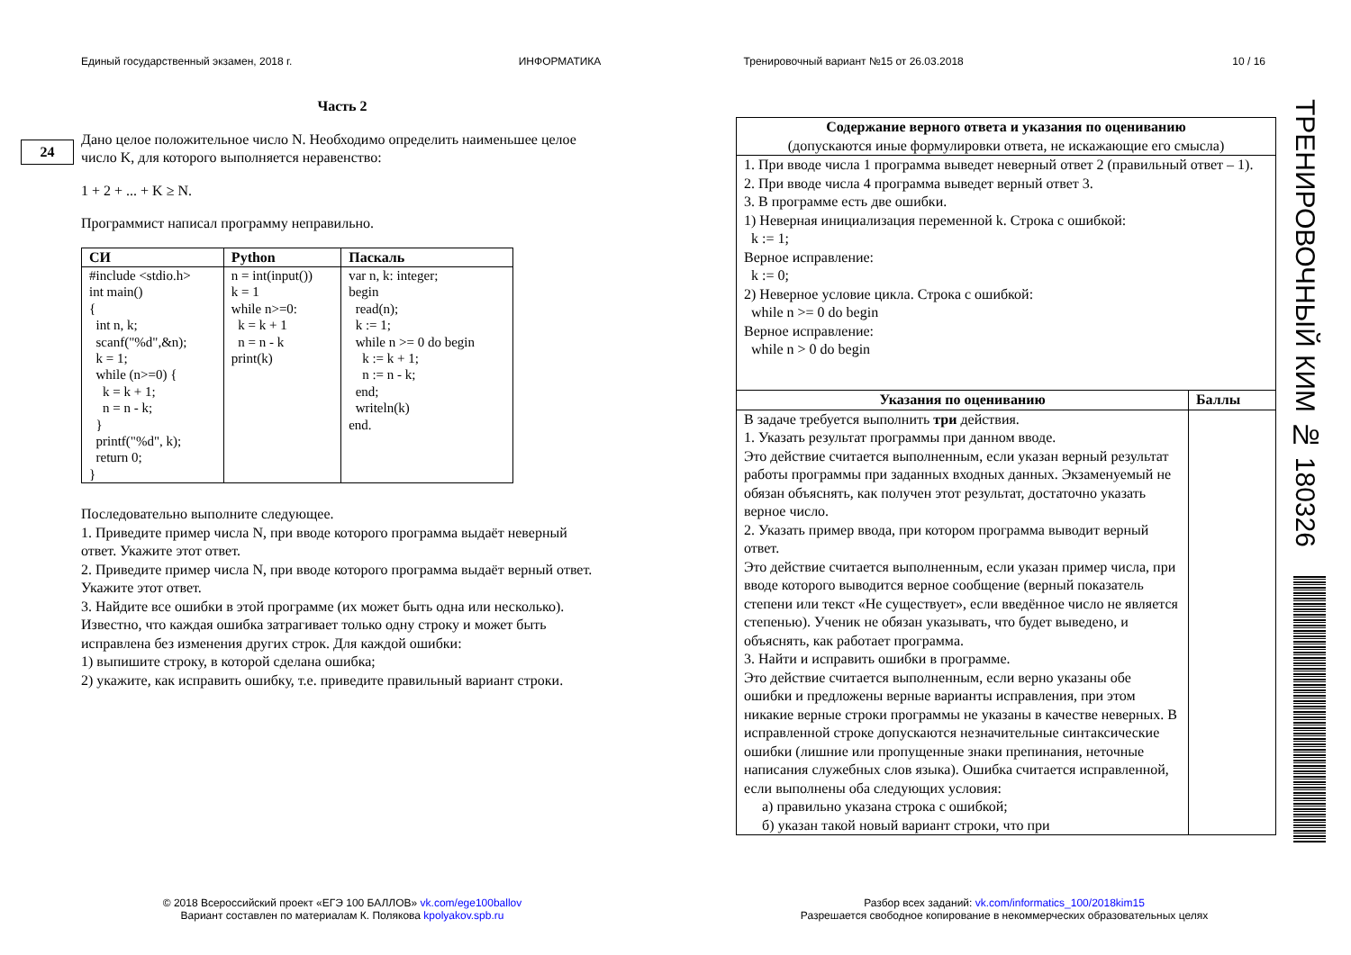Единый государственный экзамен, 2018 г. ИНФОРМАТИКА Тренировочный вариант №15 от 26.03.2018 10 / 16
24
Часть 2
Дано целое положительное число N. Необходимо определить наименьшее целое число K, для которого выполняется неравенство:
1 + 2 + ... + K ≥ N.
Программист написал программу неправильно.
| СИ | Python | Паскаль |
| --- | --- | --- |
| #include <stdio.h> int main() { int n, k; scanf("%d",&n); k = 1; while (n>=0) { k = k + 1; n = n - k; } printf("%d", k); return 0; } | n = int(input()) k = 1 while n>=0: k = k + 1 n = n - k print(k) | var n, k: integer; begin read(n); k := 1; while n >= 0 do begin k := k + 1; n := n - k; end; writeln(k) end. |
Последовательно выполните следующее.
1. Приведите пример числа N, при вводе которого программа выдаёт неверный ответ. Укажите этот ответ.
2. Приведите пример числа N, при вводе которого программа выдаёт верный ответ. Укажите этот ответ.
3. Найдите все ошибки в этой программе (их может быть одна или несколько). Известно, что каждая ошибка затрагивает только одну строку и может быть исправлена без изменения других строк. Для каждой ошибки:
1) выпишите строку, в которой сделана ошибка;
2) укажите, как исправить ошибку, т.е. приведите правильный вариант строки.
| Содержание верного ответа и указания по оцениванию (допускаются иные формулировки ответа, не искажающие его смысла) | |
| 1. При вводе числа 1 программа выведет неверный ответ 2 (правильный ответ – 1). 2. При вводе числа 4 программа выведет верный ответ 3. 3. В программе есть две ошибки. 1) Неверная инициализация переменной k. Строка с ошибкой: k := 1; Верное исправление: k := 0; 2) Неверное условие цикла. Строка с ошибкой: while n >= 0 do begin Верное исправление: while n > 0 do begin | |
| Указания по оцениванию | Баллы |
| В задаче требуется выполнить три действия. 1. Указать результат программы при данном вводе. Это действие считается выполненным, если указан верный результат работы программы при заданных входных данных. Экзаменуемый не обязан объяснять, как получен этот результат, достаточно указать верное число. 2. Указать пример ввода, при котором программа выводит верный ответ. Это действие считается выполненным, если указан пример числа, при вводе которого выводится верное сообщение (верный показатель степени или текст «Не существует», если введённое число не является степенью). Ученик не обязан указывать, что будет выведено, и объяснять, как работает программа. 3. Найти и исправить ошибки в программе. Это действие считается выполненным, если верно указаны обе ошибки и предложены верные варианты исправления, при этом никакие верные строки программы не указаны в качестве неверных. В исправленной строке допускаются незначительные синтаксические ошибки (лишние или пропущенные знаки препинания, неточные написания служебных слов языка). Ошибка считается исправленной, если выполнены оба следующих условия: а) правильно указана строка с ошибкой; б) указан такой новый вариант строки, что при | |
ТРЕНИРОВОЧНЫЙ КИМ № 180326
© 2018 Всероссийский проект «ЕГЭ 100 БАЛЛОВ» vk.com/ege100ballov
Вариант составлен по материалам К. Полякова kpolyakov.spb.ru
Разбор всех заданий: vk.com/informatics_100/2018kim15
Разрешается свободное копирование в некоммерческих образовательных целях